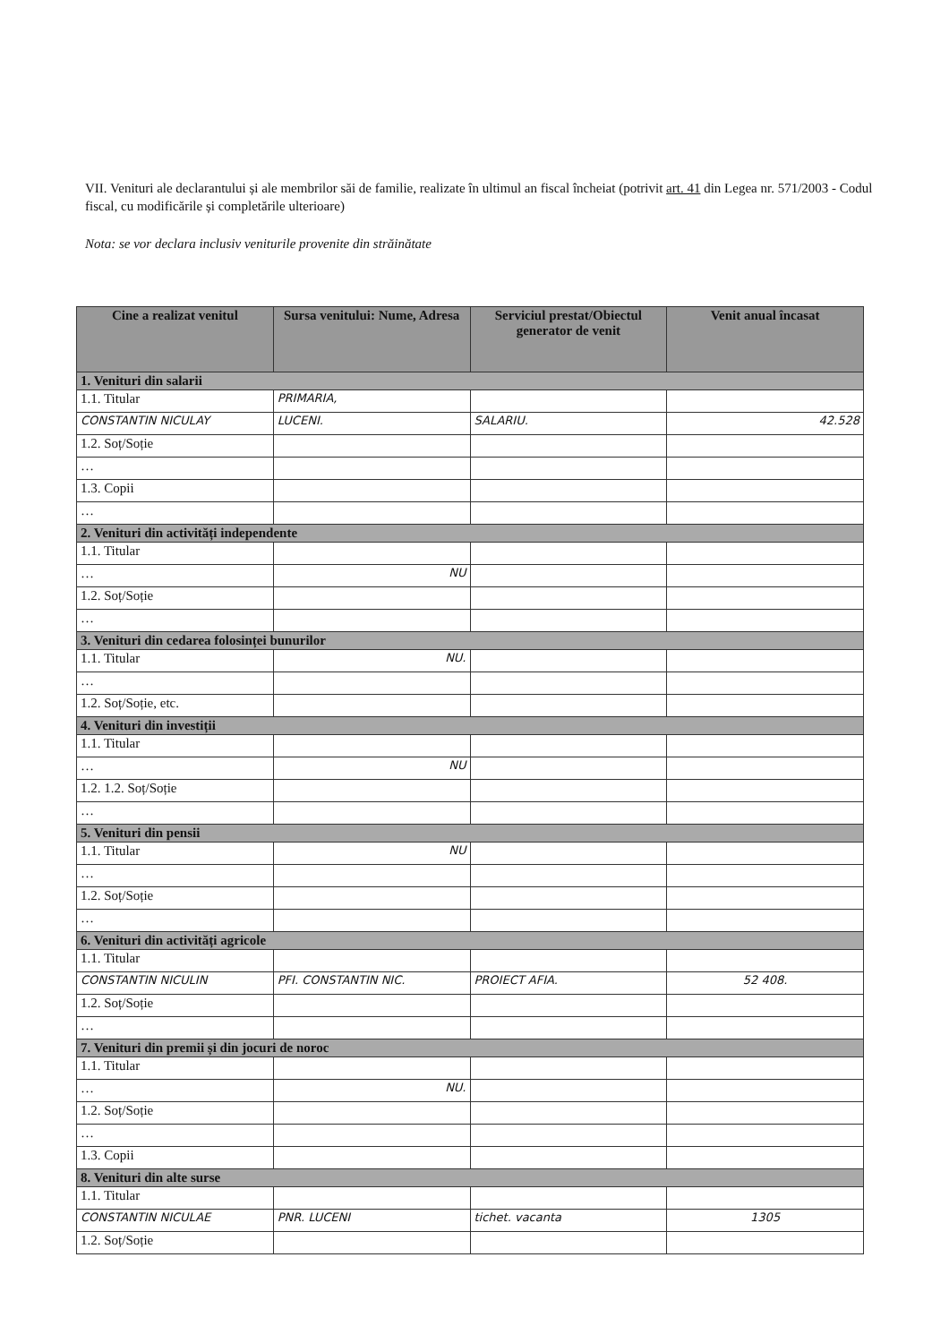VII. Venituri ale declarantului și ale membrilor săi de familie, realizate în ultimul an fiscal încheiat (potrivit art. 41 din Legea nr. 571/2003 - Codul fiscal, cu modificările și completările ulterioare)
Nota: se vor declara inclusiv veniturile provenite din străinătate
| Cine a realizat venitul | Sursa venitului: Nume, Adresa | Serviciul prestat/Obiectul generator de venit | Venit anual încasat |
| --- | --- | --- | --- |
| 1. Venituri din salarii | | | |
| 1.1. Titular | PRIMARIA, | | |
| CONSTANTIN NICULAY | LUCENI. | SALARIU. | 42.528 |
| 1.2. Soț/Soție | | | |
| … | | | |
| 1.3. Copii | | | |
| … | | | |
| 2. Venituri din activități independente | | | |
| 1.1. Titular | | | |
| … | NU | | |
| 1.2. Soț/Soție | | | |
| … | | | |
| 3. Venituri din cedarea folosinței bunurilor | | | |
| 1.1. Titular | NU. | | |
| … | | | |
| 1.2. Soț/Soție, etc. | | | |
| 4. Venituri din investiții | | | |
| 1.1. Titular | | | |
| … | NU | | |
| 1.2. 1.2. Soț/Soție | | | |
| … | | | |
| 5. Venituri din pensii | | | |
| 1.1. Titular | NU | | |
| … | | | |
| 1.2. Soț/Soție | | | |
| … | | | |
| 6. Venituri din activități agricole | | | |
| 1.1. Titular | | | |
| CONSTANTIN NICULIN | PFI. CONSTANTIN NIC. | PROIECT AFIA. | 52 408. |
| 1.2. Soț/Soție | | | |
| … | | | |
| 7. Venituri din premii și din jocuri de noroc | | | |
| 1.1. Titular | | | |
| … | NU. | | |
| 1.2. Soț/Soție | | | |
| … | | | |
| 1.3. Copii | | | |
| 8. Venituri din alte surse | | | |
| 1.1. Titular | | | |
| CONSTANTIN NICULAE | PNR. LUCENI | tichet. vacanta | 1305 |
| 1.2. Soț/Soție | | | |